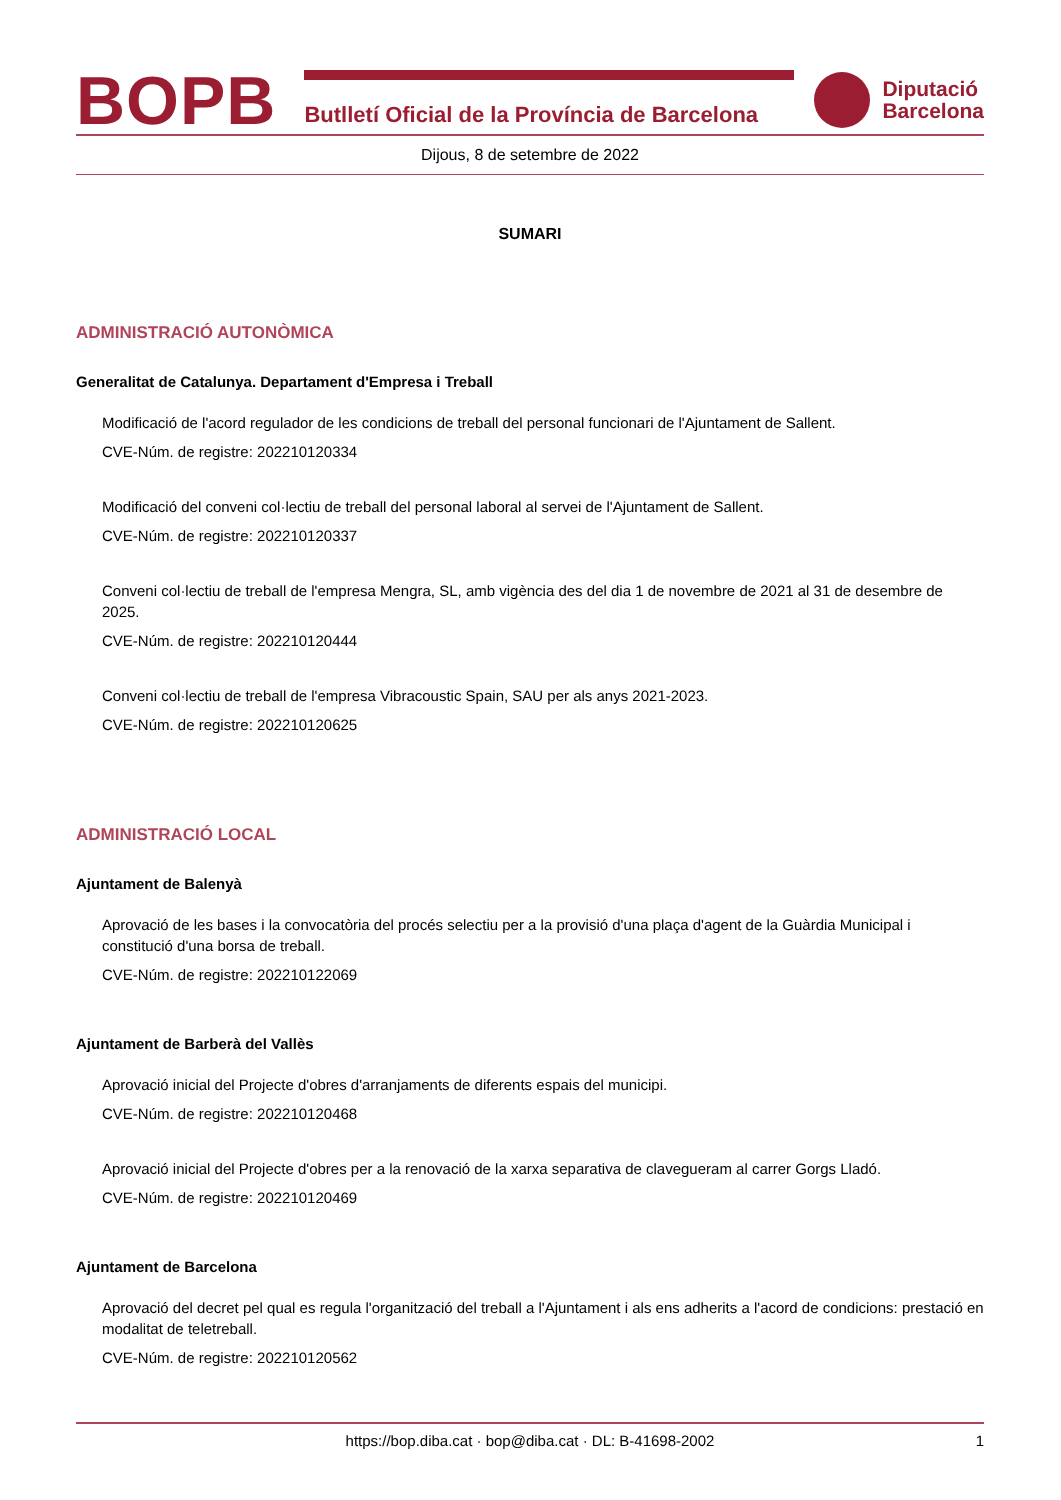BOPB
Butlletí Oficial de la Província de Barcelona
Diputació
Barcelona
Dijous, 8 de setembre de 2022
SUMARI
ADMINISTRACIÓ AUTONÒMICA
Generalitat de Catalunya. Departament d'Empresa i Treball
Modificació de l'acord regulador de les condicions de treball del personal funcionari de l'Ajuntament de Sallent.
CVE-Núm. de registre: 202210120334
Modificació del conveni col·lectiu de treball del personal laboral al servei de l'Ajuntament de Sallent.
CVE-Núm. de registre: 202210120337
Conveni col·lectiu de treball de l'empresa Mengra, SL, amb vigència des del dia 1 de novembre de 2021 al 31 de desembre de 2025.
CVE-Núm. de registre: 202210120444
Conveni col·lectiu de treball de l'empresa Vibracoustic Spain, SAU per als anys 2021-2023.
CVE-Núm. de registre: 202210120625
ADMINISTRACIÓ LOCAL
Ajuntament de Balenyà
Aprovació de les bases i la convocatòria del procés selectiu per a la provisió d'una plaça d'agent de la Guàrdia Municipal i constitució d'una borsa de treball.
CVE-Núm. de registre: 202210122069
Ajuntament de Barberà del Vallès
Aprovació inicial del Projecte d'obres d'arranjaments de diferents espais del municipi.
CVE-Núm. de registre: 202210120468
Aprovació inicial del Projecte d'obres per a la renovació de la xarxa separativa de clavegueram al carrer Gorgs Lladó.
CVE-Núm. de registre: 202210120469
Ajuntament de Barcelona
Aprovació del decret pel qual es regula l'organització del treball a l'Ajuntament i als ens adherits a l'acord de condicions: prestació en modalitat de teletreball.
CVE-Núm. de registre: 202210120562
https://bop.diba.cat · bop@diba.cat · DL: B-41698-2002 1